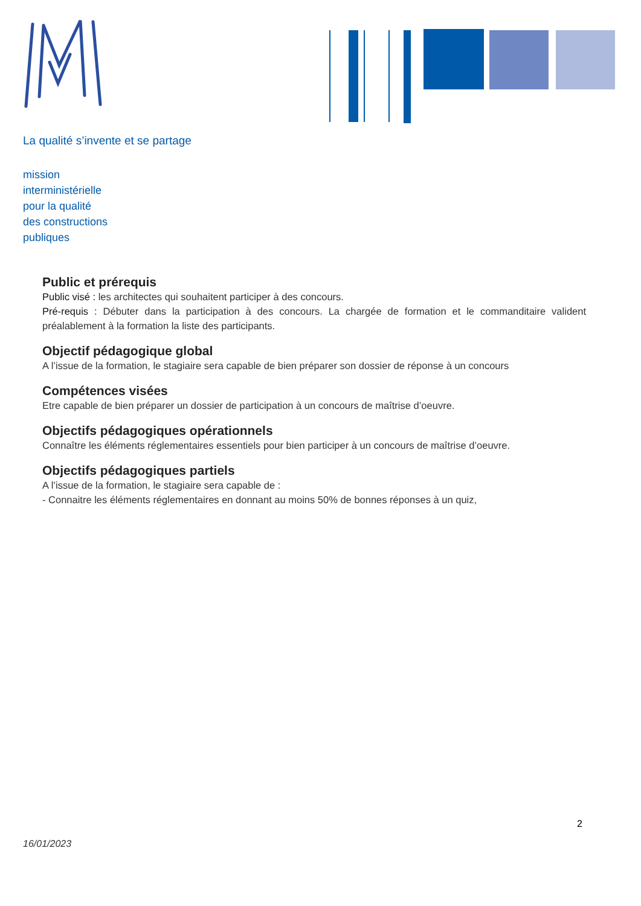La qualité s’invente et se partage
mission
interministérielle
pour la qualité
des constructions
publiques
Public et prérequis
Public visé : les architectes qui souhaitent participer à des concours.
Pré-requis : Débuter dans la participation à des concours. La chargée de formation et le commanditaire valident préalablement à la formation la liste des participants.
Objectif pédagogique global
A l’issue de la formation, le stagiaire sera capable de bien préparer son dossier de réponse à un concours
Compétences visées
Etre capable de bien préparer un dossier de participation à un concours de maîtrise d’oeuvre.
Objectifs pédagogiques opérationnels
Connaître les éléments réglementaires essentiels pour bien participer à un concours de maîtrise d’oeuvre.
Objectifs pédagogiques partiels
A l’issue de la formation, le stagiaire sera capable de :
- Connaitre les éléments réglementaires en donnant au moins 50% de bonnes réponses à un quiz,
2
16/01/2023